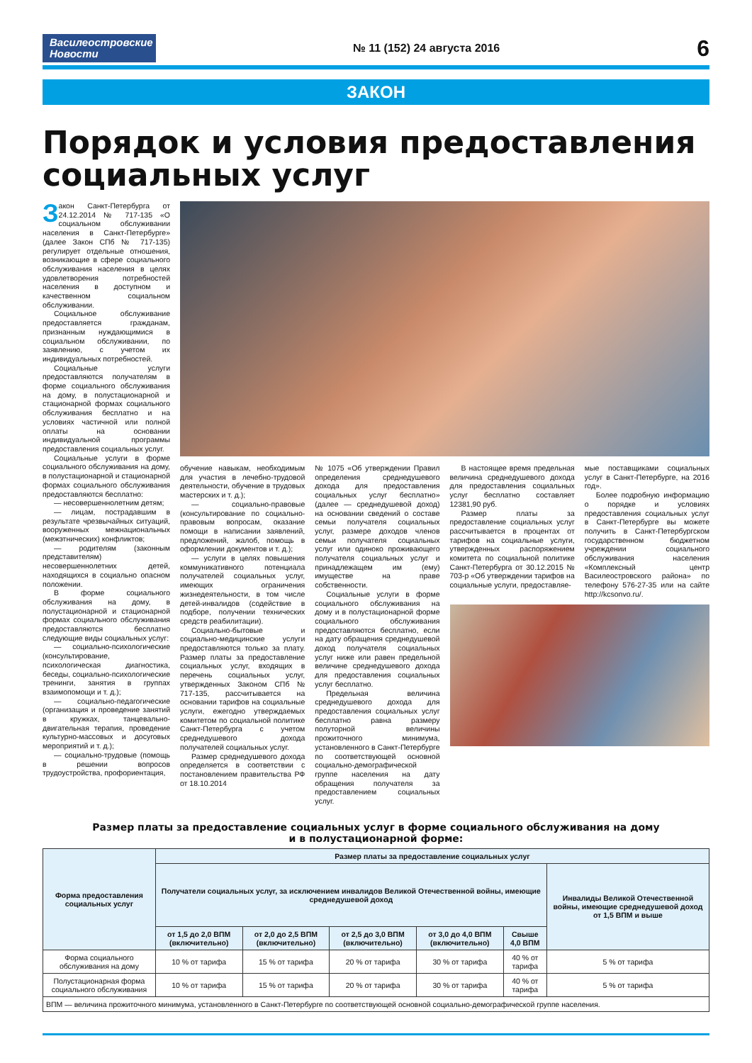Василеостровские Новости
№ 11 (152) 24 августа 2016
6
ЗАКОН
Порядок и условия предоставления социальных услуг
Закон Санкт-Петербурга от 24.12.2014 № 717-135 «О социальном обслуживании населения в Санкт-Петербурге» (далее Закон СПб № 717-135) регулирует отдельные отношения, возникающие в сфере социального обслуживания населения в целях удовлетворения потребностей населения в доступном и качественном социальном обслуживании.
Социальное обслуживание предоставляется гражданам, признанным нуждающимися в социальном обслуживании, по заявлению, с учетом их индивидуальных потребностей.
Социальные услуги предоставляются получателям в форме социального обслуживания на дому, в полустационарной и стационарной формах социального обслуживания бесплатно и на условиях частичной или полной оплаты на основании индивидуальной программы предоставления социальных услуг.
Социальные услуги в форме социального обслуживания на дому, в полустационарной и стационарной формах социального обслуживания предоставляются бесплатно:
— несовершеннолетним детям;
— лицам, пострадавшим в результате чрезвычайных ситуаций, вооруженных межнациональных (межэтнических) конфликтов;
— родителям (законным представителям) несовершеннолетних детей, находящихся в социально опасном положении.
В форме социального обслуживания на дому, в полустационарной и стационарной формах социального обслуживания предоставляются бесплатно следующие виды социальных услуг:
— социально-психологические (консультирование, психологическая диагностика, беседы, социально-психологические тренинги, занятия в группах взаимопомощи и т. д.);
— социально-педагогические (организация и проведение занятий в кружках, танцевально-двигательная терапия, проведение культурно-массовых и досуговых мероприятий и т. д.);
— социально-трудовые (помощь в решении вопросов трудоустройства, профориентация,
обучение навыкам, необходимым для участия в лечебно-трудовой деятельности, обучение в трудовых мастерских и т. д.);
— социально-правовые (консультирование по социально-правовым вопросам, оказание помощи в написании заявлений, предложений, жалоб, помощь в оформлении документов и т. д.);
— услуги в целях повышения коммуникативного потенциала получателей социальных услуг, имеющих ограничения жизнедеятельности, в том числе детей-инвалидов (содействие в подборе, получении технических средств реабилитации).
Социально-бытовые и социально-медицинские услуги предоставляются только за плату. Размер платы за предоставление социальных услуг, входящих в перечень социальных услуг, утвержденных Законом СПб № 717-135, рассчитывается на основании тарифов на социальные услуги, ежегодно утверждаемых комитетом по социальной политике Санкт-Петербурга с учетом среднедушевого дохода получателей социальных услуг.
Размер среднедушевого дохода определяется в соответствии с постановлением правительства РФ от 18.10.2014
№ 1075 «Об утверждении Правил определения среднедушевого дохода для предоставления социальных услуг бесплатно» (далее — среднедушевой доход) на основании сведений о составе семьи получателя социальных услуг, размере доходов членов семьи получателя социальных услуг или одиноко проживающего получателя социальных услуг и принадлежащем им (ему) имуществе на праве собственности.
Социальные услуги в форме социального обслуживания на дому и в полустационарной форме социального обслуживания предоставляются бесплатно, если на дату обращения среднедушевой доход получателя социальных услуг ниже или равен предельной величине среднедушевого дохода для предоставления социальных услуг бесплатно.
Предельная величина среднедушевого дохода для предоставления социальных услуг бесплатно равна размеру полуторной величины прожиточного минимума, установленного в Санкт-Петербурге по соответствующей основной социально-демографической группе населения на дату обращения получателя за предоставлением социальных услуг.
В настоящее время предельная величина среднедушевого дохода для предоставления социальных услуг бесплатно составляет 12381,90 руб.
Размер платы за предоставление социальных услуг рассчитывается в процентах от тарифов на социальные услуги, утвержденных распоряжением комитета по социальной политике Санкт-Петербурга от 30.12.2015 № 703-р «Об утверждении тарифов на социальные услуги, предоставляе-
мые поставщиками социальных услуг в Санкт-Петербурге, на 2016 год».
Более подробную информацию о порядке и условиях предоставления социальных услуг в Санкт-Петербурге вы можете получить в Санкт-Петербургском государственном бюджетном учреждении социального обслуживания населения «Комплексный центр Василеостровского района» по телефону 576-27-35 или на сайте http://kcsonvo.ru/.
Размер платы за предоставление социальных услуг в форме социального обслуживания на дому
и в полустационарной форме:
| Форма предоставления социальных услуг | Размер платы за предоставление социальных услуг | | | | | |
| --- | --- | --- | --- | --- | --- | --- |
| | Получатели социальных услуг, за исключением инвалидов Великой Отечественной войны, имеющие среднедушевой доход | | | | | Инвалиды Великой Отечественной войны, имеющие среднедушевой доход от 1,5 ВПМ и выше |
| | от 1,5 до 2,0 ВПМ (включительно) | от 2,0 до 2,5 ВПМ (включительно) | от 2,5 до 3,0 ВПМ (включительно) | от 3,0 до 4,0 ВПМ (включительно) | Свыше 4,0 ВПМ | |
| Форма социального обслуживания на дому | 10 % от тарифа | 15 % от тарифа | 20 % от тарифа | 30 % от тарифа | 40 % от тарифа | 5 % от тарифа |
| Полустационарная форма социального обслуживания | 10 % от тарифа | 15 % от тарифа | 20 % от тарифа | 30 % от тарифа | 40 % от тарифа | 5 % от тарифа |
| ВПМ — величина прожиточного минимума, установленного в Санкт-Петербурге по соответствующей основной социально-демографической группе населения. | | | | | | |